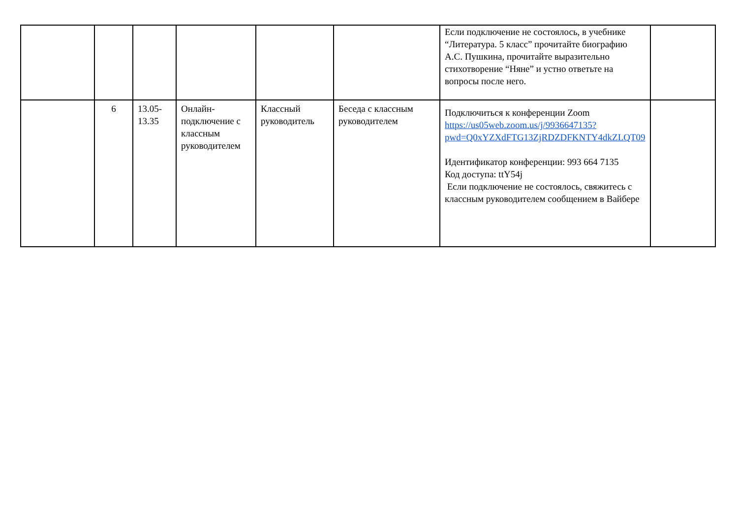| | | | | | | Если подключение не состоялось, в учебнике “Литература. 5 класс” прочитайте биографию А.С. Пушкина, прочитайте выразительно стихотворение “Няне” и устно ответьте на вопросы после него. | |
| | 6 | 13.05- 13.35 | Онлайн-подключение с классным руководителем | Классный руководитель | Беседа с классным руководителем | Подключиться к конференции Zoom https://us05web.zoom.us/j/9936647135?pwd=Q0xYZXdFTG13ZjRDZDFKNTY4dkZLQT09 Идентификатор конференции: 993 664 7135 Код доступа: ttY54j Если подключение не состоялось, свяжитесь с классным руководителем сообщением в Вайбере | |